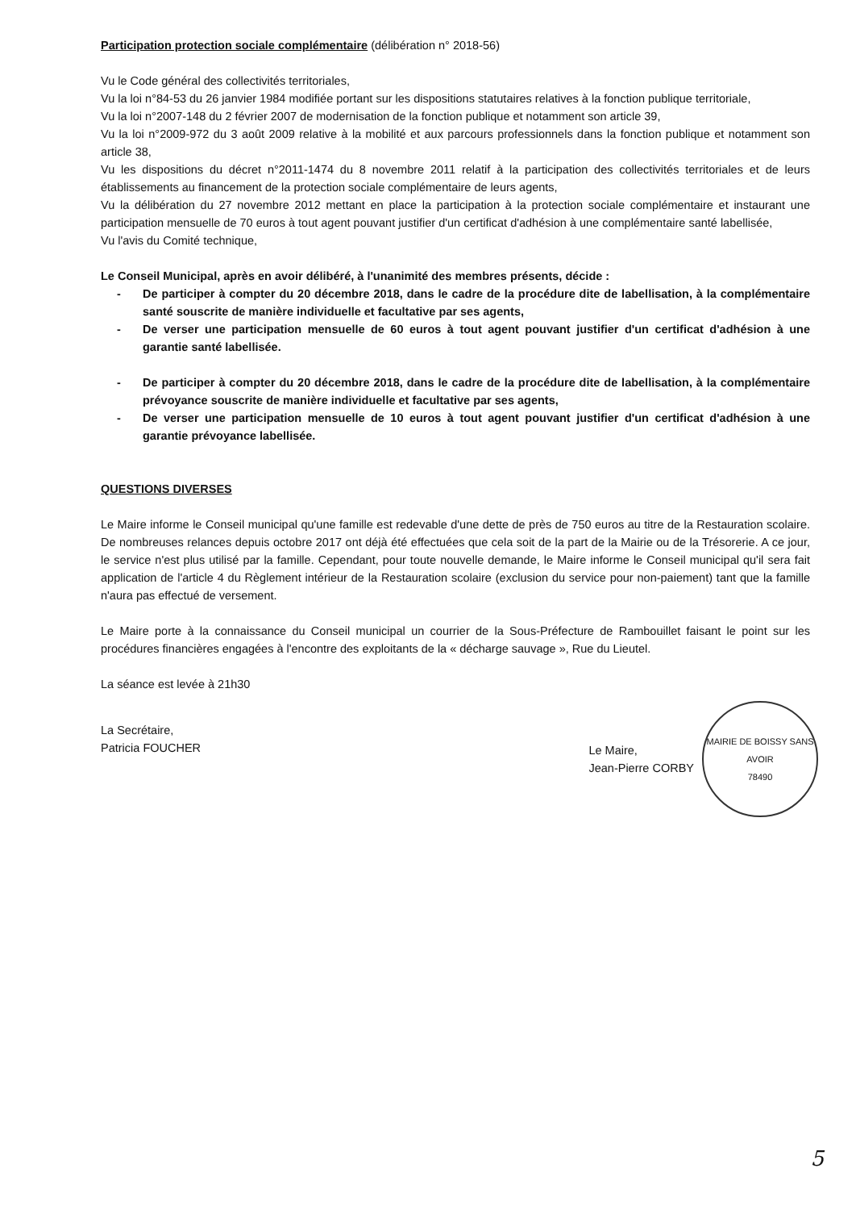Participation protection sociale complémentaire (délibération n° 2018-56)
Vu le Code général des collectivités territoriales,
Vu la loi n°84-53 du 26 janvier 1984 modifiée portant sur les dispositions statutaires relatives à la fonction publique territoriale,
Vu la loi n°2007-148 du 2 février 2007 de modernisation de la fonction publique et notamment son article 39,
Vu la loi n°2009-972 du 3 août 2009 relative à la mobilité et aux parcours professionnels dans la fonction publique et notamment son article 38,
Vu les dispositions du décret n°2011-1474 du 8 novembre 2011 relatif à la participation des collectivités territoriales et de leurs établissements au financement de la protection sociale complémentaire de leurs agents,
Vu la délibération du 27 novembre 2012 mettant en place la participation à la protection sociale complémentaire et instaurant une participation mensuelle de 70 euros à tout agent pouvant justifier d'un certificat d'adhésion à une complémentaire santé labellisée,
Vu l'avis du Comité technique,
Le Conseil Municipal, après en avoir délibéré, à l'unanimité des membres présents, décide :
- De participer à compter du 20 décembre 2018, dans le cadre de la procédure dite de labellisation, à la complémentaire santé souscrite de manière individuelle et facultative par ses agents,
- De verser une participation mensuelle de 60 euros à tout agent pouvant justifier d'un certificat d'adhésion à une garantie santé labellisée.
- De participer à compter du 20 décembre 2018, dans le cadre de la procédure dite de labellisation, à la complémentaire prévoyance souscrite de manière individuelle et facultative par ses agents,
- De verser une participation mensuelle de 10 euros à tout agent pouvant justifier d'un certificat d'adhésion à une garantie prévoyance labellisée.
QUESTIONS DIVERSES
Le Maire informe le Conseil municipal qu'une famille est redevable d'une dette de près de 750 euros au titre de la Restauration scolaire. De nombreuses relances depuis octobre 2017 ont déjà été effectuées que cela soit de la part de la Mairie ou de la Trésorerie. A ce jour, le service n'est plus utilisé par la famille. Cependant, pour toute nouvelle demande, le Maire informe le Conseil municipal qu'il sera fait application de l'article 4 du Règlement intérieur de la Restauration scolaire (exclusion du service pour non-paiement) tant que la famille n'aura pas effectué de versement.
Le Maire porte à la connaissance du Conseil municipal un courrier de la Sous-Préfecture de Rambouillet faisant le point sur les procédures financières engagées à l'encontre des exploitants de la « décharge sauvage », Rue du Lieutel.
La séance est levée à 21h30
La Secrétaire,
Patricia FOUCHER
Le Maire,
Jean-Pierre CORBY
MAIRIE DE BOISSY SANS AVOIR
78490
5